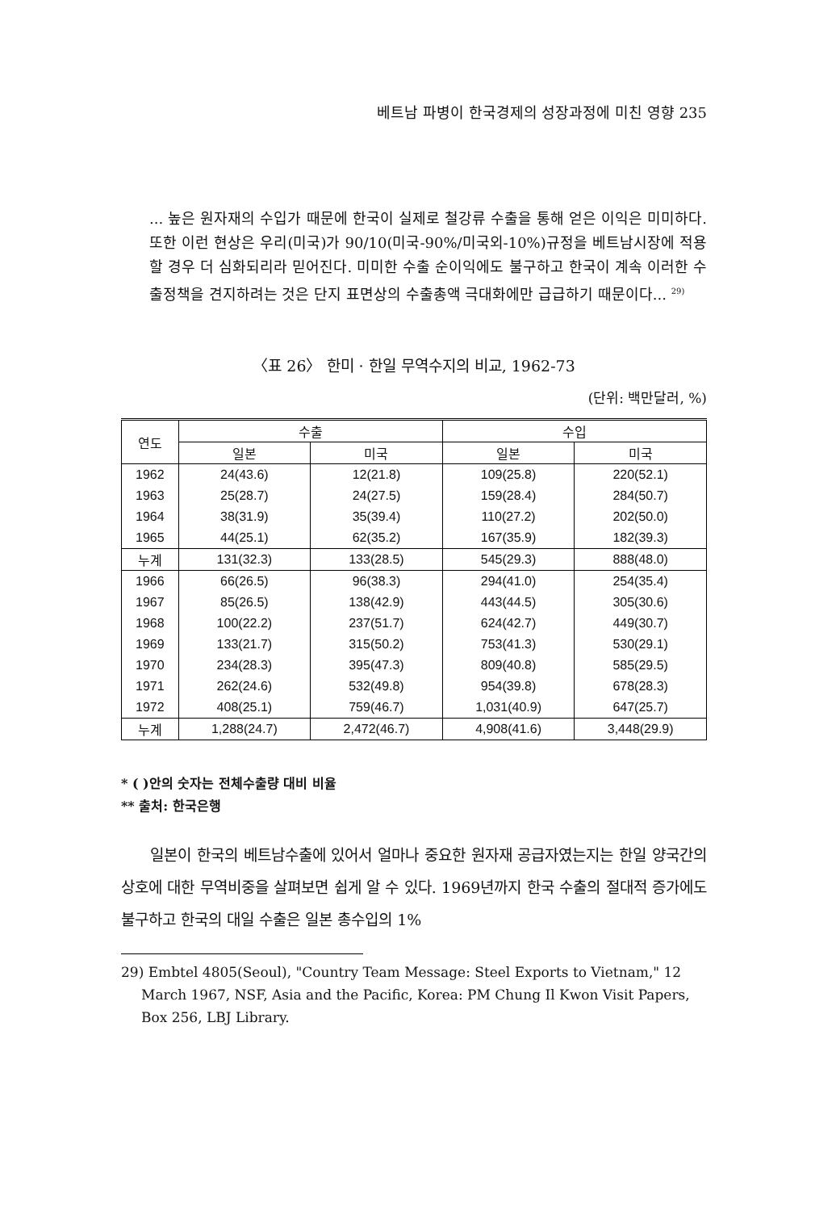베트남 파병이 한국경제의 성장과정에 미친 영향 235
... 높은 원자재의 수입가 때문에 한국이 실제로 철강류 수출을 통해 얻은 이익은 미미하다. 또한 이런 현상은 우리(미국)가 90/10(미국-90%/미국외-10%)규정을 베트남시장에 적용할 경우 더 심화되리라 믿어진다. 미미한 수출 순이익에도 불구하고 한국이 계속 이러한 수출정책을 견지하려는 것은 단지 표면상의 수출총액 극대화에만 급급하기 때문이다... <sup>29)</sup>
〈표 26〉 한미 · 한일 무역수지의 비교, 1962-73
(단위: 백만달러, %)
| 연도 | 수출 | | 수입 | |
| --- | --- | --- | --- | --- |
| | 일본 | 미국 | 일본 | 미국 |
| 1962 | 24(43.6) | 12(21.8) | 109(25.8) | 220(52.1) |
| 1963 | 25(28.7) | 24(27.5) | 159(28.4) | 284(50.7) |
| 1964 | 38(31.9) | 35(39.4) | 110(27.2) | 202(50.0) |
| 1965 | 44(25.1) | 62(35.2) | 167(35.9) | 182(39.3) |
| 누계 | 131(32.3) | 133(28.5) | 545(29.3) | 888(48.0) |
| 1966 | 66(26.5) | 96(38.3) | 294(41.0) | 254(35.4) |
| 1967 | 85(26.5) | 138(42.9) | 443(44.5) | 305(30.6) |
| 1968 | 100(22.2) | 237(51.7) | 624(42.7) | 449(30.7) |
| 1969 | 133(21.7) | 315(50.2) | 753(41.3) | 530(29.1) |
| 1970 | 234(28.3) | 395(47.3) | 809(40.8) | 585(29.5) |
| 1971 | 262(24.6) | 532(49.8) | 954(39.8) | 678(28.3) |
| 1972 | 408(25.1) | 759(46.7) | 1,031(40.9) | 647(25.7) |
| 누계 | 1,288(24.7) | 2,472(46.7) | 4,908(41.6) | 3,448(29.9) |
* ( )안의 숫자는 전체수출량 대비 비율
** 출처: 한국은행
일본이 한국의 베트남수출에 있어서 얼마나 중요한 원자재 공급자였는지는 한일 양국간의 상호에 대한 무역비중을 살펴보면 쉽게 알 수 있다. 1969년까지 한국 수출의 절대적 증가에도 불구하고 한국의 대일 수출은 일본 총수입의 1%
29) Embtel 4805(Seoul), "Country Team Message: Steel Exports to Vietnam," 12 March 1967, NSF, Asia and the Pacific, Korea: PM Chung Il Kwon Visit Papers, Box 256, LBJ Library.